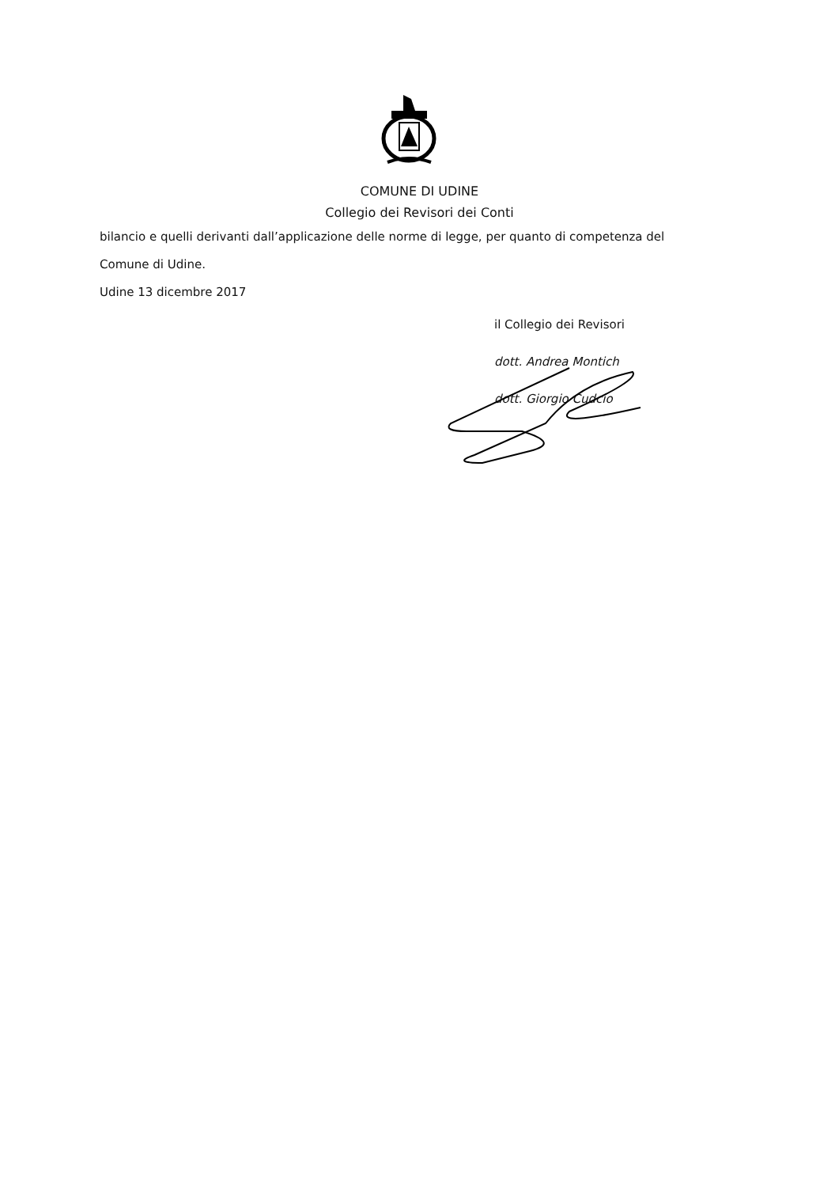COMUNE DI UDINE
Collegio dei Revisori dei Conti
bilancio e quelli derivanti dall’applicazione delle norme di legge, per quanto di competenza del
Comune di Udine.
Udine 13 dicembre 2017
il Collegio dei Revisori
dott. Andrea Montich
dott. Giorgio Cudcio